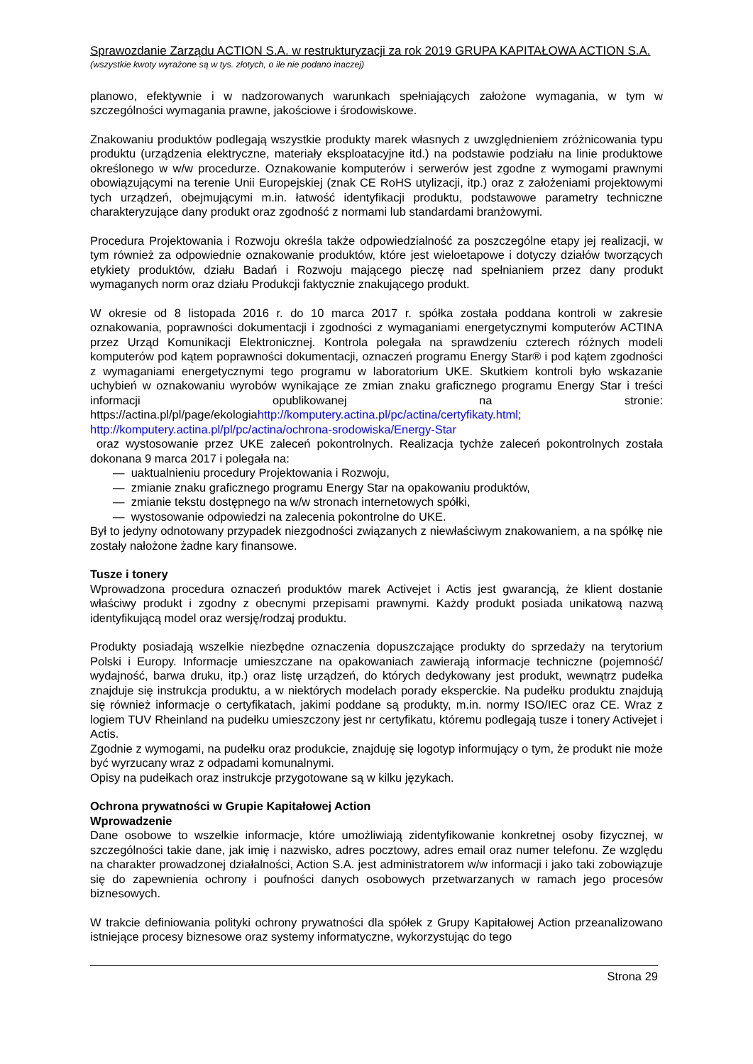Sprawozdanie Zarządu ACTION S.A. w restrukturyzacji za rok 2019 GRUPA KAPITAŁOWA ACTION S.A.
(wszystkie kwoty wyrażone są w tys. złotych, o ile nie podano inaczej)
planowo, efektywnie i w nadzorowanych warunkach spełniających założone wymagania, w tym w szczególności wymagania prawne, jakościowe i środowiskowe.
Znakowaniu produktów podlegają wszystkie produkty marek własnych z uwzględnieniem zróżnicowania typu produktu (urządzenia elektryczne, materiały eksploatacyjne itd.) na podstawie podziału na linie produktowe określonego w w/w procedurze. Oznakowanie komputerów i serwerów jest zgodne z wymogami prawnymi obowiązującymi na terenie Unii Europejskiej (znak CE RoHS utylizacji, itp.) oraz z założeniami projektowymi tych urządzeń, obejmującymi m.in. łatwość identyfikacji produktu, podstawowe parametry techniczne charakteryzujące dany produkt oraz zgodność z normami lub standardami branżowymi.
Procedura Projektowania i Rozwoju określa także odpowiedzialność za poszczególne etapy jej realizacji, w tym również za odpowiednie oznakowanie produktów, które jest wieloetapowe i dotyczy działów tworzących etykiety produktów, działu Badań i Rozwoju mającego pieczę nad spełnianiem przez dany produkt wymaganych norm oraz działu Produkcji faktycznie znakującego produkt.
W okresie od 8 listopada 2016 r. do 10 marca 2017 r. spółka została poddana kontroli w zakresie oznakowania, poprawności dokumentacji i zgodności z wymaganiami energetycznymi komputerów ACTINA przez Urząd Komunikacji Elektronicznej. Kontrola polegała na sprawdzeniu czterech różnych modeli komputerów pod kątem poprawności dokumentacji, oznaczeń programu Energy Star® i pod kątem zgodności z wymaganiami energetycznymi tego programu w laboratorium UKE. Skutkiem kontroli było wskazanie uchybień w oznakowaniu wyrobów wynikające ze zmian znaku graficznego programu Energy Star i treści informacji opublikowanej na stronie: https://actina.pl/pl/page/ekologiahttp://komputery.actina.pl/pc/actina/certyfikaty.html;
http://komputery.actina.pl/pl/pc/actina/ochrona-srodowiska/Energy-Star
oraz wystosowanie przez UKE zaleceń pokontrolnych. Realizacja tychże zaleceń pokontrolnych została dokonana 9 marca 2017 i polegała na:
— uaktualnieniu procedury Projektowania i Rozwoju,
— zmianie znaku graficznego programu Energy Star na opakowaniu produktów,
— zmianie tekstu dostępnego na w/w stronach internetowych spółki,
— wystosowanie odpowiedzi na zalecenia pokontrolne do UKE.
Był to jedyny odnotowany przypadek niezgodności związanych z niewłaściwym znakowaniem, a na spółkę nie zostały nałożone żadne kary finansowe.
Tusze i tonery
Wprowadzona procedura oznaczeń produktów marek Activejet i Actis jest gwarancją, że klient dostanie właściwy produkt i zgodny z obecnymi przepisami prawnymi. Każdy produkt posiada unikatową nazwą identyfikującą model oraz wersję/rodzaj produktu.
Produkty posiadają wszelkie niezbędne oznaczenia dopuszczające produkty do sprzedaży na terytorium Polski i Europy. Informacje umieszczane na opakowaniach zawierają informacje techniczne (pojemność/ wydajność, barwa druku, itp.) oraz listę urządzeń, do których dedykowany jest produkt, wewnątrz pudełka znajduje się instrukcja produktu, a w niektórych modelach porady eksperckie. Na pudełku produktu znajdują się również informacje o certyfikatach, jakimi poddane są produkty, m.in. normy ISO/IEC oraz CE. Wraz z logiem TUV Rheinland na pudełku umieszczony jest nr certyfikatu, któremu podlegają tusze i tonery Activejet i Actis.
Zgodnie z wymogami, na pudełku oraz produkcie, znajduję się logotyp informujący o tym, że produkt nie może być wyrzucany wraz z odpadami komunalnymi.
Opisy na pudełkach oraz instrukcje przygotowane są w kilku językach.
Ochrona prywatności w Grupie Kapitałowej Action
Wprowadzenie
Dane osobowe to wszelkie informacje, które umożliwiają zidentyfikowanie konkretnej osoby fizycznej, w szczególności takie dane, jak imię i nazwisko, adres pocztowy, adres email oraz numer telefonu. Ze względu na charakter prowadzonej działalności, Action S.A. jest administratorem w/w informacji i jako taki zobowiązuje się do zapewnienia ochrony i poufności danych osobowych przetwarzanych w ramach jego procesów biznesowych.
W trakcie definiowania polityki ochrony prywatności dla spółek z Grupy Kapitałowej Action przeanalizowano istniejące procesy biznesowe oraz systemy informatyczne, wykorzystując do tego
Strona 29